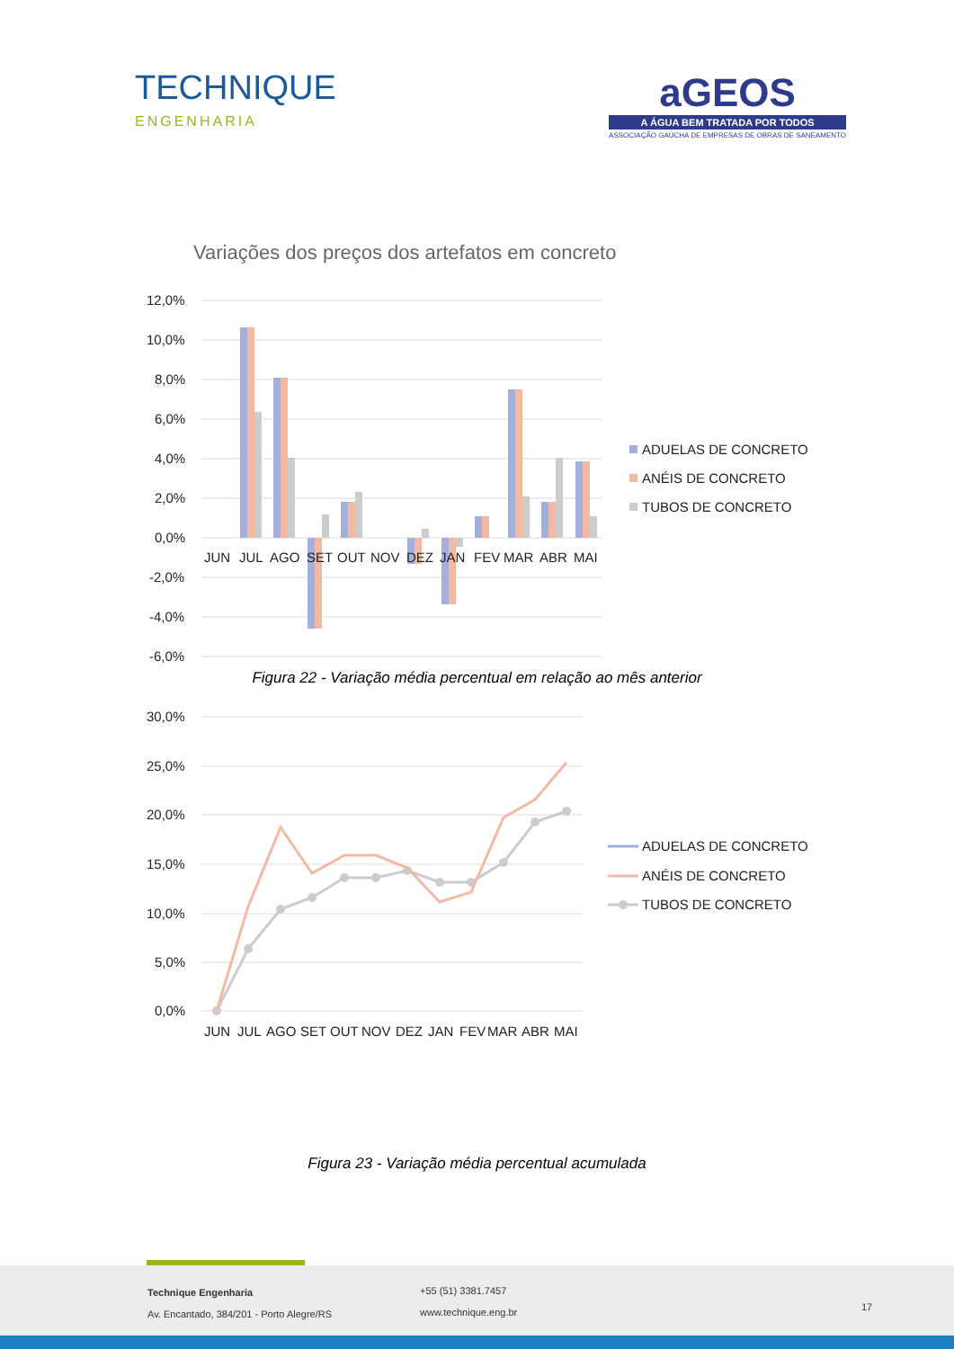TECHNIQUE
ENGENHARIA
aGEOS
A ÁGUA BEM TRATADA POR TODOS
ASSOCIAÇÃO GAÚCHA DE EMPRESAS DE OBRAS DE SANEAMENTO
Variações dos preços dos artefatos em concreto
12,0%
10,0%
8,0%
6,0%
4,0%
2,0%
0,0%
-2,0%
-4,0%
-6,0%
JUN
JUL
AGO
SET
OUT
NOV
DEZ
JAN
FEV
MAR
ABR
MAI
ADUELAS DE CONCRETO
ANÉIS DE CONCRETO
TUBOS DE CONCRETO
Figura 22 - Variação média percentual em relação ao mês anterior
30,0%
25,0%
20,0%
15,0%
10,0%
5,0%
0,0%
JUN
JUL
AGO
SET
OUT
NOV
DEZ
JAN
FEV
MAR
ABR
MAI
ADUELAS DE CONCRETO
ANÉIS DE CONCRETO
TUBOS DE CONCRETO
Figura 23 - Variação média percentual acumulada
Technique Engenharia
Av. Encantado, 384/201 - Porto Alegre/RS
+55 (51) 3381.7457
www.technique.eng.br
17